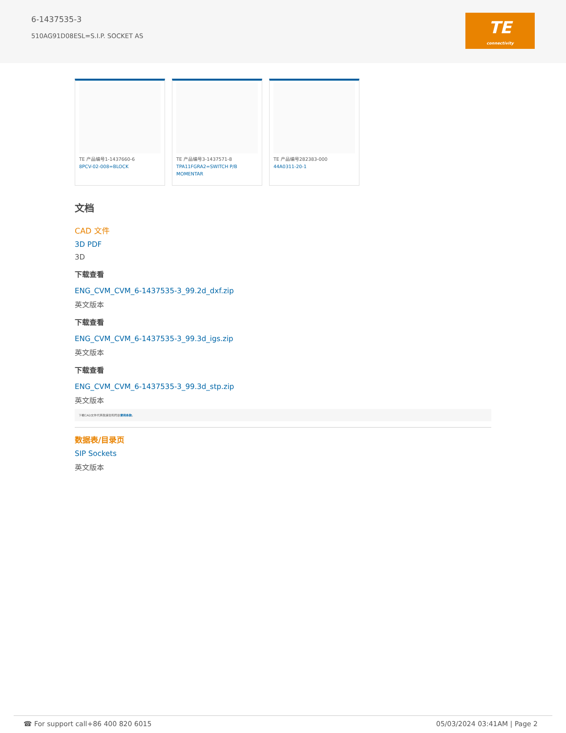6-1437535-3
510AG91D08ESL=S.I.P. SOCKET AS
TE
connectivity
TE 产品编号1-1437660-6
8PCV-02-008=BLOCK
TE 产品编号3-1437571-8
TPA11FGRA2=SWITCH P/B MOMENTAR
TE 产品编号282383-000
44A0311-20-1
文档
CAD 文件
3D PDF
3D
下载查看
ENG_CVM_CVM_6-1437535-3_99.2d_dxf.zip
英文版本
下载查看
ENG_CVM_CVM_6-1437535-3_99.3d_igs.zip
英文版本
下载查看
ENG_CVM_CVM_6-1437535-3_99.3d_stp.zip
英文版本
下载CAD文件代表我接受和同意使用条款。
数据表/目录页
SIP Sockets
英文版本
☎ For support call+86 400 820 6015 05/03/2024 03:41AM | Page 2